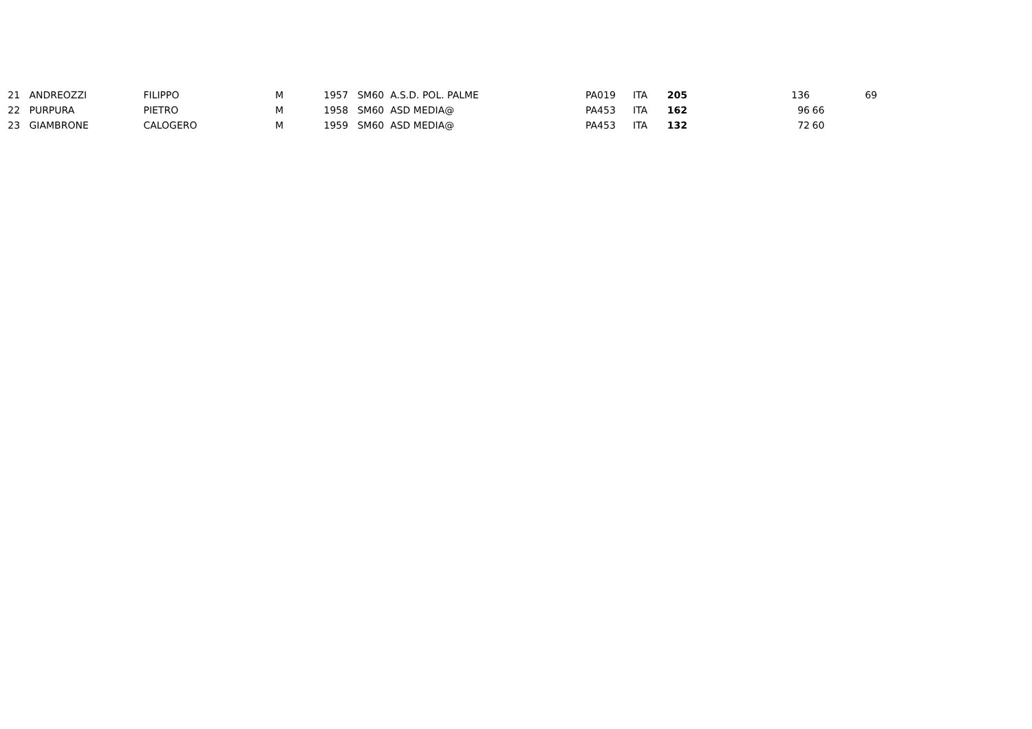| 21 | ANDREOZZI | FILIPPO | M | 1957 | SM60 A.S.D. POL. PALME | PA019 | ITA | 205 | 136 | | 69 |
| 22 | PURPURA | PIETRO | M | 1958 | SM60 ASD MEDIA@ | PA453 | ITA | 162 | 96 | 66 | |
| 23 | GIAMBRONE | CALOGERO | M | 1959 | SM60 ASD MEDIA@ | PA453 | ITA | 132 | 72 | 60 | |